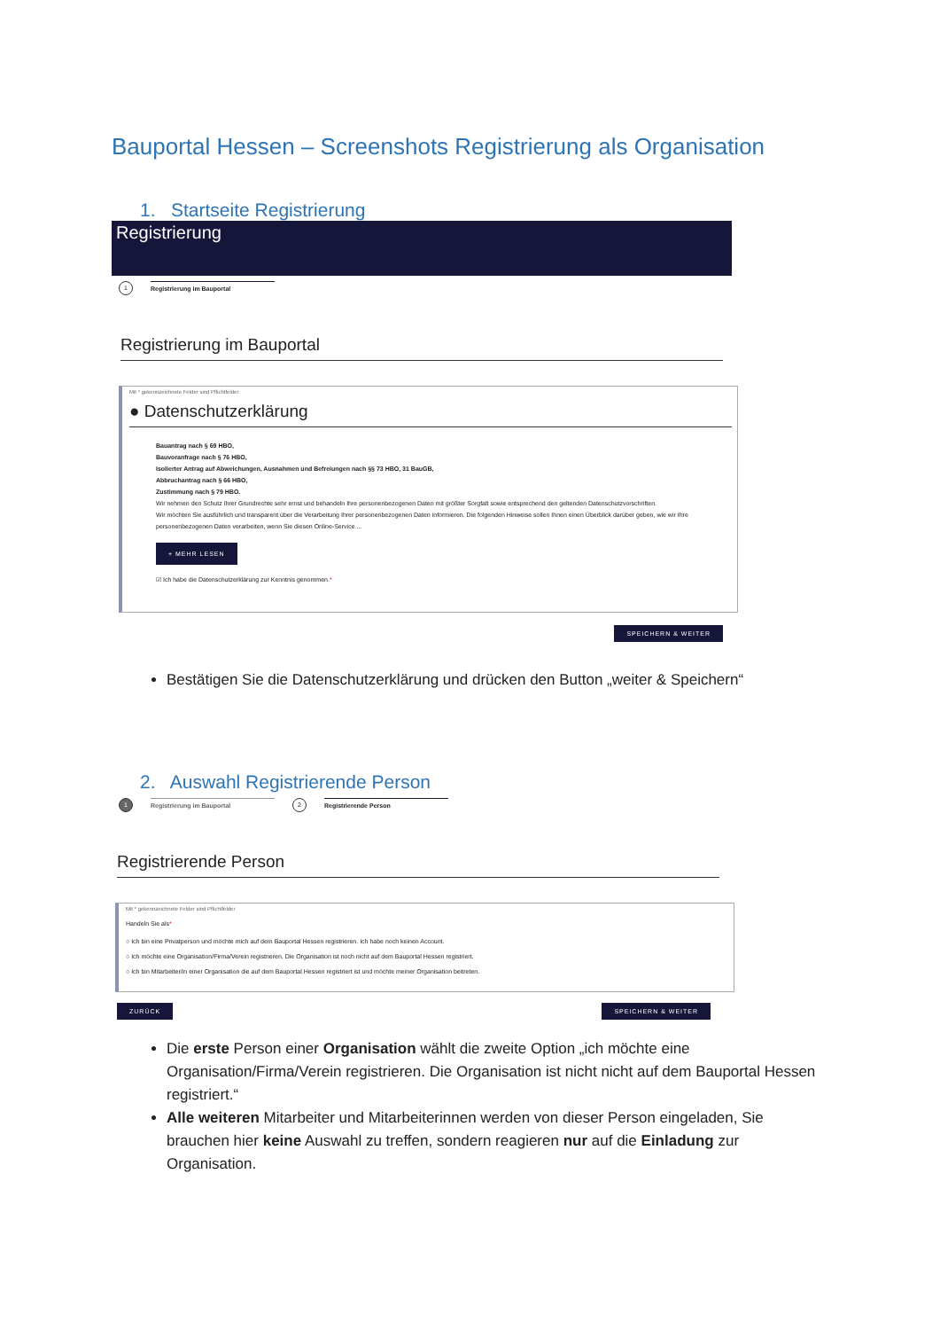Bauportal Hessen – Screenshots Registrierung als Organisation
1. Startseite Registrierung
Registrierung
1 Registrierung im Bauportal
Registrierung im Bauportal
Mit * gekennzeichnete Felder sind Pflichtfelder
● Datenschutzerklärung
Bauantrag nach § 69 HBO,
Bauvoranfrage nach § 76 HBO,
Isolierter Antrag auf Abweichungen, Ausnahmen und Befreiungen nach §§ 73 HBO, 31 BauGB,
Abbruchantrag nach § 66 HBO,
Zustimmung nach § 79 HBO.
Wir nehmen den Schutz Ihrer Grundrechte sehr ernst und behandeln Ihre personenbezogenen Daten mit größter Sorgfalt sowie entsprechend den geltenden Datenschutzvorschriften.
Wir möchten Sie ausführlich und transparent über die Verarbeitung Ihrer personenbezogenen Daten informieren. Die folgenden Hinweise sollen Ihnen einen Überblick darüber geben, wie wir Ihre personenbezogenen Daten verarbeiten, wenn Sie diesen Online-Service ...
+ MEHR LESEN
☑ Ich habe die Datenschutzerklärung zur Kenntnis genommen.*
SPEICHERN & WEITER
Bestätigen Sie die Datenschutzerklärung und drücken den Button „weiter & Speichern“
2. Auswahl Registrierende Person
1 Registrierung im Bauportal 2 Registrierende Person
Registrierende Person
Mit * gekennzeichnete Felder sind Pflichtfelder
Handeln Sie als*
○ Ich bin eine Privatperson und möchte mich auf dem Bauportal Hessen registrieren. Ich habe noch keinen Account.
○ Ich möchte eine Organisation/Firma/Verein registrieren. Die Organisation ist noch nicht auf dem Bauportal Hessen registriert.
○ Ich bin Mitarbeiter/in einer Organisation die auf dem Bauportal Hessen registriert ist und möchte meiner Organisation beitreten.
ZURÜCK SPEICHERN & WEITER
Die erste Person einer Organisation wählt die zweite Option „ich möchte eine Organisation/Firma/Verein registrieren. Die Organisation ist nicht nicht auf dem Bauportal Hessen registriert.“
Alle weiteren Mitarbeiter und Mitarbeiterinnen werden von dieser Person eingeladen, Sie brauchen hier keine Auswahl zu treffen, sondern reagieren nur auf die Einladung zur Organisation.